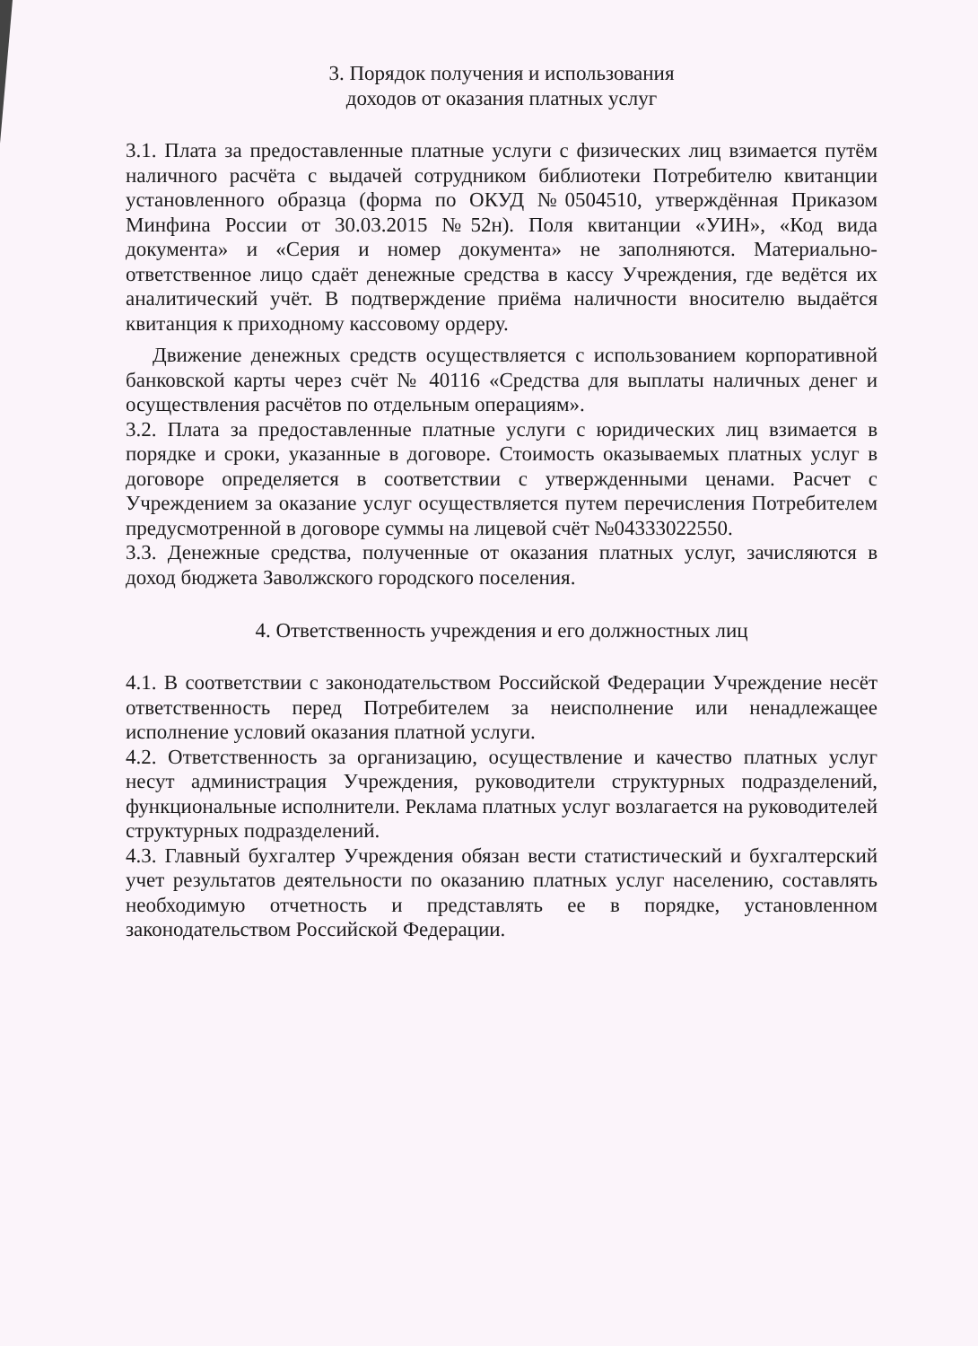3. Порядок получения и использования
доходов от оказания платных услуг
3.1. Плата за предоставленные платные услуги с физических лиц взимается путём наличного расчёта с выдачей сотрудником библиотеки Потребителю квитанции установленного образца (форма по ОКУД №0504510, утверждённая Приказом Минфина России от 30.03.2015 №52н). Поля квитанции «УИН», «Код вида документа» и «Серия и номер документа» не заполняются. Материально-ответственное лицо сдаёт денежные средства в кассу Учреждения, где ведётся их аналитический учёт. В подтверждение приёма наличности вносителю выдаётся квитанция к приходному кассовому ордеру.
Движение денежных средств осуществляется с использованием корпоративной банковской карты через счёт № 40116 «Средства для выплаты наличных денег и осуществления расчётов по отдельным операциям».
3.2. Плата за предоставленные платные услуги с юридических лиц взимается в порядке и сроки, указанные в договоре. Стоимость оказываемых платных услуг в договоре определяется в соответствии с утвержденными ценами. Расчет с Учреждением за оказание услуг осуществляется путем перечисления Потребителем предусмотренной в договоре суммы на лицевой счёт №04333022550.
3.3. Денежные средства, полученные от оказания платных услуг, зачисляются в доход бюджета Заволжского городского поселения.
4. Ответственность учреждения и его должностных лиц
4.1. В соответствии с законодательством Российской Федерации Учреждение несёт ответственность перед Потребителем за неисполнение или ненадлежащее исполнение условий оказания платной услуги.
4.2. Ответственность за организацию, осуществление и качество платных услуг несут администрация Учреждения, руководители структурных подразделений, функциональные исполнители. Реклама платных услуг возлагается на руководителей структурных подразделений.
4.3. Главный бухгалтер Учреждения обязан вести статистический и бухгалтерский учет результатов деятельности по оказанию платных услуг населению, составлять необходимую отчетность и представлять ее в порядке, установленном законодательством Российской Федерации.